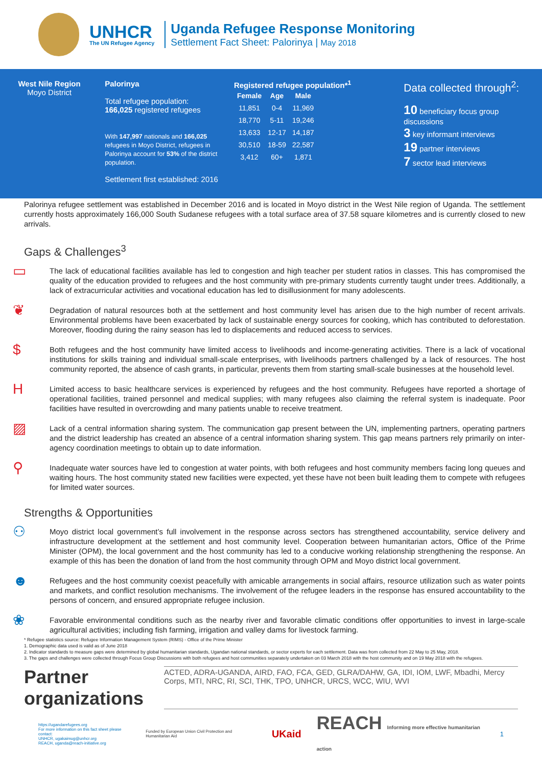UNHCR
The UN Refugee Agency
Uganda Refugee Response Monitoring
Settlement Fact Sheet: Palorinya | May 2018
West Nile Region
Moyo District
Palorinya
Total refugee population:
166,025 registered refugees
With 147,997 nationals and 166,025 refugees in Moyo District, refugees in Palorinya account for 53% of the district population.
Settlement first established: 2016
Registered refugee population*<sup>1</sup>
| Female | Age | Male |
| --- | --- | --- |
| 11,851 | 0-4 | 11,969 |
| 18,770 | 5-11 | 19,246 |
| 13,633 | 12-17 | 14,187 |
| 30,510 | 18-59 | 22,587 |
| 3,412 | 60+ | 1,871 |
Data collected through<sup>2</sup>:
10 beneficiary focus group discussions
3 key informant interviews
19 partner interviews
7 sector lead interviews
Palorinya refugee settlement was established in December 2016 and is located in Moyo district in the West Nile region of Uganda. The settlement currently hosts approximately 166,000 South Sudanese refugees with a total surface area of 37.58 square kilometres and is currently closed to new arrivals.
Gaps & Challenges<sup>3</sup>
▭
The lack of educational facilities available has led to congestion and high teacher per student ratios in classes. This has compromised the quality of the education provided to refugees and the host community with pre-primary students currently taught under trees. Additionally, a lack of extracurricular activities and vocational education has led to disillusionment for many adolescents.
❦
Degradation of natural resources both at the settlement and host community level has arisen due to the high number of recent arrivals. Environmental problems have been exacerbated by lack of sustainable energy sources for cooking, which has contributed to deforestation. Moreover, flooding during the rainy season has led to displacements and reduced access to services.
$
Both refugees and the host community have limited access to livelihoods and income-generating activities. There is a lack of vocational institutions for skills training and individual small-scale enterprises, with livelihoods partners challenged by a lack of resources. The host community reported, the absence of cash grants, in particular, prevents them from starting small-scale businesses at the household level.
H
Limited access to basic healthcare services is experienced by refugees and the host community. Refugees have reported a shortage of operational facilities, trained personnel and medical supplies; with many refugees also claiming the referral system is inadequate. Poor facilities have resulted in overcrowding and many patients unable to receive treatment.
▨
Lack of a central information sharing system. The communication gap present between the UN, implementing partners, operating partners and the district leadership has created an absence of a central information sharing system. This gap means partners rely primarily on inter-agency coordination meetings to obtain up to date information.
⚲
Inadequate water sources have led to congestion at water points, with both refugees and host community members facing long queues and waiting hours. The host community stated new facilities were expected, yet these have not been built leading them to compete with refugees for limited water sources.
Strengths & Opportunities
⚇
Moyo district local government’s full involvement in the response across sectors has strengthened accountability, service delivery and infrastructure development at the settlement and host community level. Cooperation between humanitarian actors, Office of the Prime Minister (OPM), the local government and the host community has led to a conducive working relationship strengthening the response. An example of this has been the donation of land from the host community through OPM and Moyo district local government.
☻
Refugees and the host community coexist peacefully with amicable arrangements in social affairs, resource utilization such as water points and markets, and conflict resolution mechanisms. The involvement of the refugee leaders in the response has ensured accountability to the persons of concern, and ensured appropriate refugee inclusion.
❀
Favorable environmental conditions such as the nearby river and favorable climatic conditions offer opportunities to invest in large-scale agricultural activities; including fish farming, irrigation and valley dams for livestock farming.
* Refugee statistics source: Refugee Information Management System (RIMS) - Office of the Prime Minister
1. Demographic data used is valid as of June 2018
2. Indicator standards to measure gaps were determined by global humanitarian standards, Ugandan national standards, or sector experts for each settlement. Data was from collected from 22 May to 25 May, 2018.
3. The gaps and challenges were collected through Focus Group Discussions with both refugees and host communities separately undertaken on 03 March 2018 with the host community and on 19 May 2018 with the refugees.
Partner organizations
ACTED, ADRA-UGANDA, AIRD, FAO, FCA, GED, GLRA/DAHW, GA, IDI, IOM, LWF, Mbadhi, Mercy Corps, MTI, NRC, RI, SCI, THK, TPO, UNHCR, URCS, WCC, WIU, WVI
https://ugandarefugees.org
For more information on this fact sheet please contact:
UNHCR, ugakaimug@unhcr.org
REACH, uganda@reach-initiative.org
Funded by European Union Civil Protection and Humanitarian Aid
UKaid
REACH Informing more effective humanitarian action
1